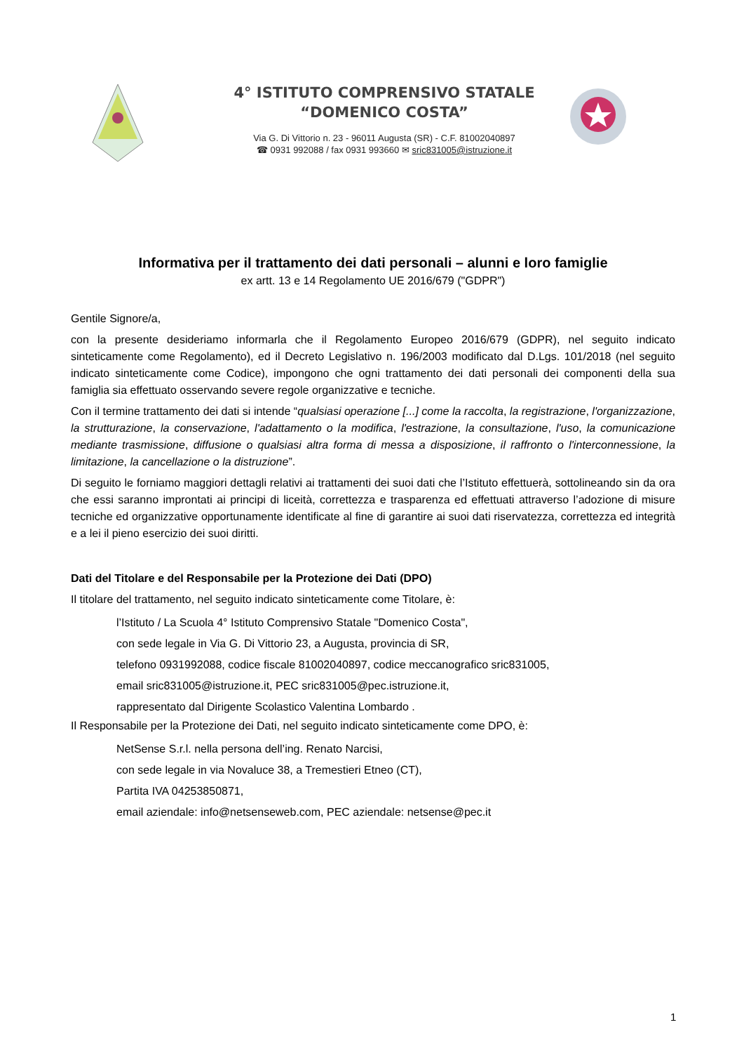4° ISTITUTO COMPRENSIVO STATALE
“DOMENICO COSTA”
Via G. Di Vittorio n. 23 - 96011 Augusta (SR) - C.F. 81002040897
☎ 0931 992088 / fax 0931 993660 ✉ sric831005@istruzione.it
Informativa per il trattamento dei dati personali – alunni e loro famiglie
ex artt. 13 e 14 Regolamento UE 2016/679 ("GDPR")
Gentile Signore/a,
con la presente desideriamo informarla che il Regolamento Europeo 2016/679 (GDPR), nel seguito indicato sinteticamente come Regolamento), ed il Decreto Legislativo n. 196/2003 modificato dal D.Lgs. 101/2018 (nel seguito indicato sinteticamente come Codice), impongono che ogni trattamento dei dati personali dei componenti della sua famiglia sia effettuato osservando severe regole organizzative e tecniche.
Con il termine trattamento dei dati si intende “qualsiasi operazione [...] come la raccolta, la registrazione, l'organizzazione, la strutturazione, la conservazione, l'adattamento o la modifica, l'estrazione, la consultazione, l'uso, la comunicazione mediante trasmissione, diffusione o qualsiasi altra forma di messa a disposizione, il raffronto o l'interconnessione, la limitazione, la cancellazione o la distruzione”.
Di seguito le forniamo maggiori dettagli relativi ai trattamenti dei suoi dati che l’Istituto effettuerà, sottolineando sin da ora che essi saranno improntati ai principi di liceità, correttezza e trasparenza ed effettuati attraverso l’adozione di misure tecniche ed organizzative opportunamente identificate al fine di garantire ai suoi dati riservatezza, correttezza ed integrità e a lei il pieno esercizio dei suoi diritti.
Dati del Titolare e del Responsabile per la Protezione dei Dati (DPO)
Il titolare del trattamento, nel seguito indicato sinteticamente come Titolare, è:
l’Istituto / La Scuola 4° Istituto Comprensivo Statale "Domenico Costa",
con sede legale in Via G. Di Vittorio 23, a Augusta, provincia di SR,
telefono 0931992088, codice fiscale 81002040897, codice meccanografico sric831005,
email sric831005@istruzione.it, PEC sric831005@pec.istruzione.it,
rappresentato dal Dirigente Scolastico Valentina Lombardo .
Il Responsabile per la Protezione dei Dati, nel seguito indicato sinteticamente come DPO, è:
NetSense S.r.l. nella persona dell’ing. Renato Narcisi,
con sede legale in via Novaluce 38, a Tremestieri Etneo (CT),
Partita IVA 04253850871,
email aziendale: info@netsenseweb.com, PEC aziendale: netsense@pec.it
1